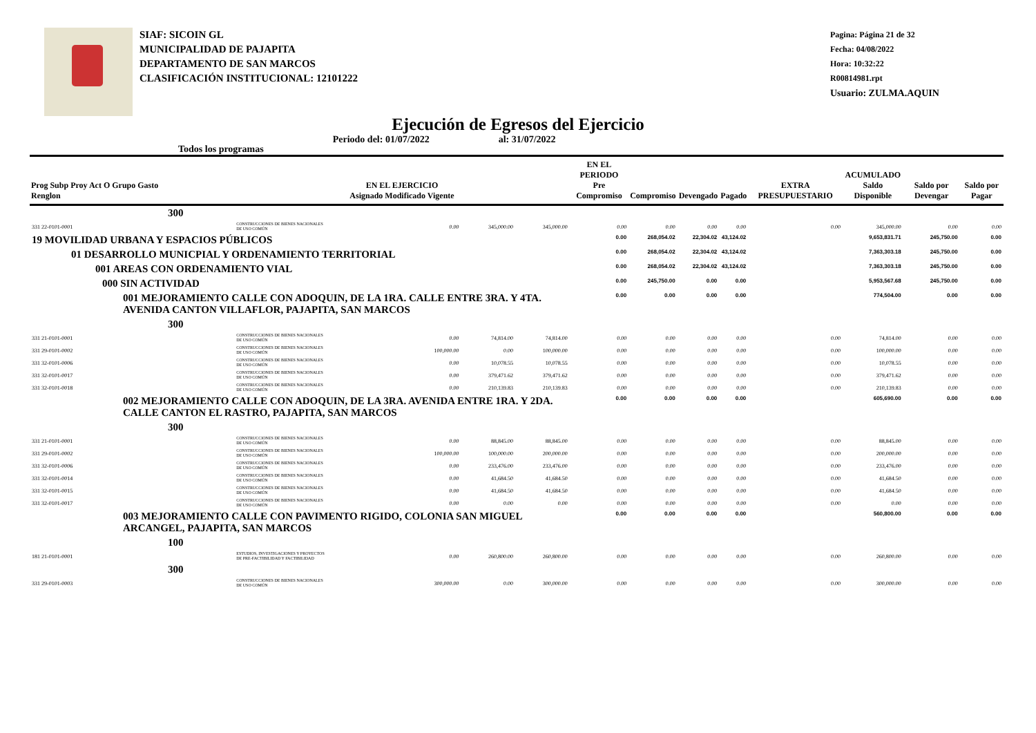SIAF: SICOIN GL
MUNICIPALIDAD DE PAJAPITA
DEPARTAMENTO DE SAN MARCOS
CLASIFICACIÓN INSTITUCIONAL: 12101222
Pagina: Página 21 de 32
Fecha: 04/08/2022
Hora: 10:32:22
R00814981.rpt
Usuario: ZULMA.AQUIN
Ejecución de Egresos del Ejercicio
Todos los programas Periodo del: 01/07/2022 al: 31/07/2022
| Prog Subp Proy Act O Grupo Gasto Renglon | EN EL EJERCICIO Asignado Modificado Vigente | | | | EN EL PERIODO Pre Compromiso | Compromiso | Devengado | Pagado | EXTRA PRESUPUESTARIO | ACUMULADO Saldo Disponible | Saldo por Devengar | Saldo por Pagar |
| --- | --- | --- | --- | --- | --- | --- | --- | --- | --- | --- | --- | --- |
| 300 | | | | | | | | | | | | |
| 331 22-0101-0001 | CONSTRUCCIONES DE BIENES NACIONALES DE USO COMÚN | 0.00 | 345,000.00 | 345,000.00 | 0.00 | 0.00 | 0.00 | 0.00 | 0.00 | 345,000.00 | 0.00 | 0.00 |
| 19 MOVILIDAD URBANA Y ESPACIOS PÚBLICOS | | | | | 0.00 | 268,054.02 | 22,304.02 | 43,124.02 | | 9,653,831.71 | 245,750.00 | 0.00 |
| 01 DESARROLLO MUNICPIAL Y ORDENAMIENTO TERRITORIAL | | | | | 0.00 | 268,054.02 | 22,304.02 | 43,124.02 | | 7,363,303.18 | 245,750.00 | 0.00 |
| 001 AREAS CON ORDENAMIENTO VIAL | | | | | 0.00 | 268,054.02 | 22,304.02 | 43,124.02 | | 7,363,303.18 | 245,750.00 | 0.00 |
| 000 SIN ACTIVIDAD | | | | | 0.00 | 245,750.00 | 0.00 | 0.00 | | 5,953,567.68 | 245,750.00 | 0.00 |
| 001 MEJORAMIENTO CALLE CON ADOQUIN, DE LA 1RA. CALLE ENTRE 3RA. Y 4TA. AVENIDA CANTON VILLAFLOR, PAJAPITA, SAN MARCOS | | | | | 0.00 | 0.00 | 0.00 | 0.00 | | 774,504.00 | 0.00 | 0.00 |
| 300 | | | | | | | | | | | | |
| 331 21-0101-0001 | CONSTRUCCIONES DE BIENES NACIONALES DE USO COMÚN | 0.00 | 74,814.00 | 74,814.00 | 0.00 | 0.00 | 0.00 | 0.00 | 0.00 | 74,814.00 | 0.00 | 0.00 |
| 331 29-0101-0002 | CONSTRUCCIONES DE BIENES NACIONALES DE USO COMÚN | 100,000.00 | 0.00 | 100,000.00 | 0.00 | 0.00 | 0.00 | 0.00 | 0.00 | 100,000.00 | 0.00 | 0.00 |
| 331 32-0101-0006 | CONSTRUCCIONES DE BIENES NACIONALES DE USO COMÚN | 0.00 | 10,078.55 | 10,078.55 | 0.00 | 0.00 | 0.00 | 0.00 | 0.00 | 10,078.55 | 0.00 | 0.00 |
| 331 32-0101-0017 | CONSTRUCCIONES DE BIENES NACIONALES DE USO COMÚN | 0.00 | 379,471.62 | 379,471.62 | 0.00 | 0.00 | 0.00 | 0.00 | 0.00 | 379,471.62 | 0.00 | 0.00 |
| 331 32-0101-0018 | CONSTRUCCIONES DE BIENES NACIONALES DE USO COMÚN | 0.00 | 210,139.83 | 210,139.83 | 0.00 | 0.00 | 0.00 | 0.00 | 0.00 | 210,139.83 | 0.00 | 0.00 |
| 002 MEJORAMIENTO CALLE CON ADOQUIN, DE LA 3RA. AVENIDA ENTRE 1RA. Y 2DA. CALLE CANTON EL RASTRO, PAJAPITA, SAN MARCOS | | | | | 0.00 | 0.00 | 0.00 | 0.00 | | 605,690.00 | 0.00 | 0.00 |
| 300 | | | | | | | | | | | | |
| 331 21-0101-0001 | CONSTRUCCIONES DE BIENES NACIONALES DE USO COMÚN | 0.00 | 88,845.00 | 88,845.00 | 0.00 | 0.00 | 0.00 | 0.00 | 0.00 | 88,845.00 | 0.00 | 0.00 |
| 331 29-0101-0002 | CONSTRUCCIONES DE BIENES NACIONALES DE USO COMÚN | 100,000.00 | 100,000.00 | 200,000.00 | 0.00 | 0.00 | 0.00 | 0.00 | 0.00 | 200,000.00 | 0.00 | 0.00 |
| 331 32-0101-0006 | CONSTRUCCIONES DE BIENES NACIONALES DE USO COMÚN | 0.00 | 233,476.00 | 233,476.00 | 0.00 | 0.00 | 0.00 | 0.00 | 0.00 | 233,476.00 | 0.00 | 0.00 |
| 331 32-0101-0014 | CONSTRUCCIONES DE BIENES NACIONALES DE USO COMÚN | 0.00 | 41,684.50 | 41,684.50 | 0.00 | 0.00 | 0.00 | 0.00 | 0.00 | 41,684.50 | 0.00 | 0.00 |
| 331 32-0101-0015 | CONSTRUCCIONES DE BIENES NACIONALES DE USO COMÚN | 0.00 | 41,684.50 | 41,684.50 | 0.00 | 0.00 | 0.00 | 0.00 | 0.00 | 41,684.50 | 0.00 | 0.00 |
| 331 32-0101-0017 | CONSTRUCCIONES DE BIENES NACIONALES DE USO COMÚN | 0.00 | 0.00 | 0.00 | 0.00 | 0.00 | 0.00 | 0.00 | 0.00 | 0.00 | 0.00 | 0.00 |
| 003 MEJORAMIENTO CALLE CON PAVIMENTO RIGIDO, COLONIA SAN MIGUEL ARCANGEL, PAJAPITA, SAN MARCOS | | | | | 0.00 | 0.00 | 0.00 | 0.00 | | 560,800.00 | 0.00 | 0.00 |
| 100 | | | | | | | | | | | | |
| 181 21-0101-0001 | ESTUDIOS, INVESTIGACIONES Y PROYECTOS DE PRE-FACTIBILIDAD Y FACTIBILIDAD | 0.00 | 260,800.00 | 260,800.00 | 0.00 | 0.00 | 0.00 | 0.00 | 0.00 | 260,800.00 | 0.00 | 0.00 |
| 300 | | | | | | | | | | | | |
| 331 29-0101-0003 | CONSTRUCCIONES DE BIENES NACIONALES DE USO COMÚN | 300,000.00 | 0.00 | 300,000.00 | 0.00 | 0.00 | 0.00 | 0.00 | 0.00 | 300,000.00 | 0.00 | 0.00 |